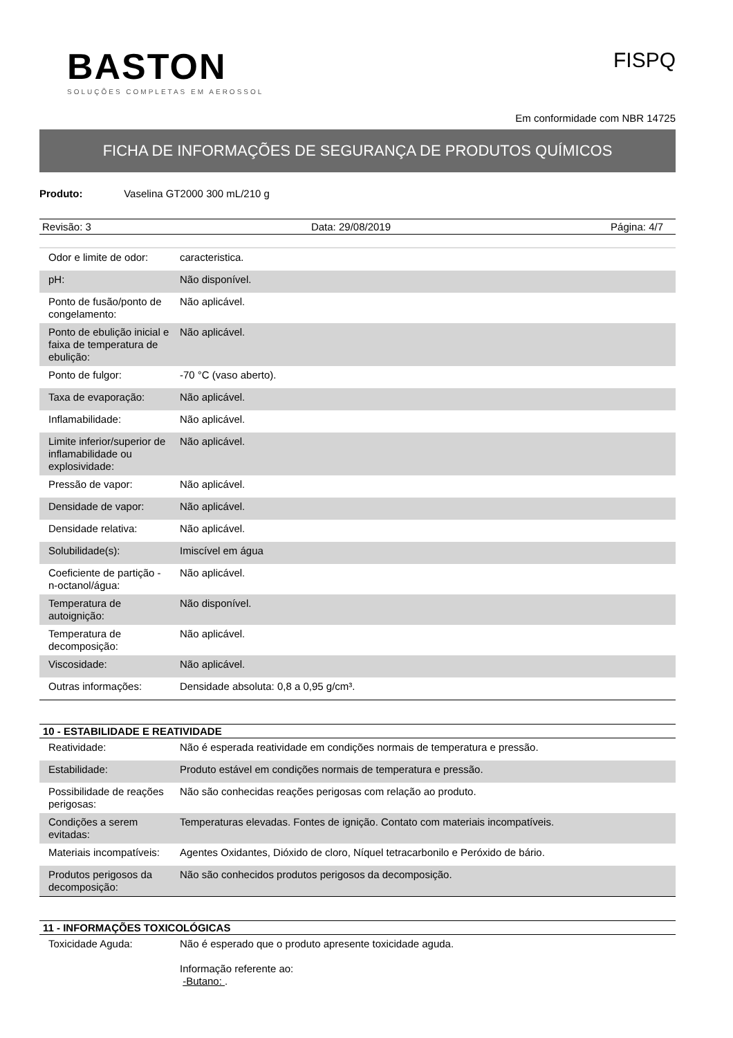BASTON
SOLUÇÕES COMPLETAS EM AEROSSOL
FISPQ
Em conformidade com NBR 14725
FICHA DE INFORMAÇÕES DE SEGURANÇA DE PRODUTOS QUÍMICOS
Produto: Vaselina GT2000 300 mL/210 g
Revisão: 3 Data: 29/08/2019 Página: 4/7
| Odor e limite de odor: | caracteristica. |
| pH: | Não disponível. |
| Ponto de fusão/ponto de congelamento: | Não aplicável. |
| Ponto de ebulição inicial e faixa de temperatura de ebulição: | Não aplicável. |
| Ponto de fulgor: | -70 °C (vaso aberto). |
| Taxa de evaporação: | Não aplicável. |
| Inflamabilidade: | Não aplicável. |
| Limite inferior/superior de inflamabilidade ou explosividade: | Não aplicável. |
| Pressão de vapor: | Não aplicável. |
| Densidade de vapor: | Não aplicável. |
| Densidade relativa: | Não aplicável. |
| Solubilidade(s): | Imiscível em água |
| Coeficiente de partição - n-octanol/água: | Não aplicável. |
| Temperatura de autoignição: | Não disponível. |
| Temperatura de decomposição: | Não aplicável. |
| Viscosidade: | Não aplicável. |
| Outras informações: | Densidade absoluta: 0,8 a 0,95 g/cm³. |
10 - ESTABILIDADE E REATIVIDADE
| Reatividade: | Não é esperada reatividade em condições normais de temperatura e pressão. |
| Estabilidade: | Produto estável em condições normais de temperatura e pressão. |
| Possibilidade de reações perigosas: | Não são conhecidas reações perigosas com relação ao produto. |
| Condições a serem evitadas: | Temperaturas elevadas. Fontes de ignição. Contato com materiais incompatíveis. |
| Materiais incompatíveis: | Agentes Oxidantes, Dióxido de cloro, Níquel tetracarbonilo e Peróxido de bário. |
| Produtos perigosos da decomposição: | Não são conhecidos produtos perigosos da decomposição. |
11 - INFORMAÇÕES TOXICOLÓGICAS
| Toxicidade Aguda: | Não é esperado que o produto apresente toxicidade aguda. Informação referente ao: -Butano: . |